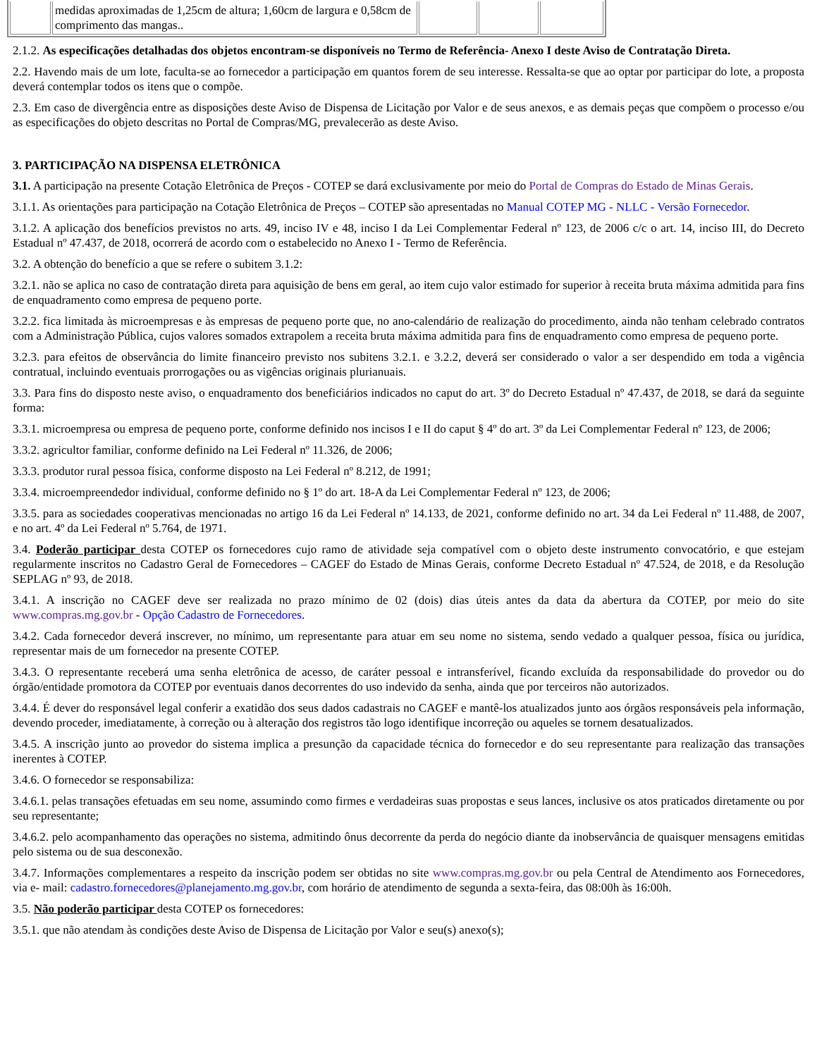| | medidas aproximadas de 1,25cm de altura; 1,60cm de largura e 0,58cm de comprimento das mangas.. | | | |
2.1.2. As especificações detalhadas dos objetos encontram-se disponíveis no Termo de Referência- Anexo I deste Aviso de Contratação Direta.
2.2. Havendo mais de um lote, faculta-se ao fornecedor a participação em quantos forem de seu interesse. Ressalta-se que ao optar por participar do lote, a proposta deverá contemplar todos os itens que o compõe.
2.3. Em caso de divergência entre as disposições deste Aviso de Dispensa de Licitação por Valor e de seus anexos, e as demais peças que compõem o processo e/ou as especificações do objeto descritas no Portal de Compras/MG, prevalecerão as deste Aviso.
3. PARTICIPAÇÃO NA DISPENSA ELETRÔNICA
3.1. A participação na presente Cotação Eletrônica de Preços - COTEP se dará exclusivamente por meio do Portal de Compras do Estado de Minas Gerais.
3.1.1. As orientações para participação na Cotação Eletrônica de Preços – COTEP são apresentadas no Manual COTEP MG - NLLC - Versão Fornecedor.
3.1.2. A aplicação dos benefícios previstos no arts. 49, inciso IV e 48, inciso I da Lei Complementar Federal nº 123, de 2006 c/c o art. 14, inciso III, do Decreto Estadual nº 47.437, de 2018, ocorrerá de acordo com o estabelecido no Anexo I - Termo de Referência.
3.2. A obtenção do benefício a que se refere o subitem 3.1.2:
3.2.1. não se aplica no caso de contratação direta para aquisição de bens em geral, ao item cujo valor estimado for superior à receita bruta máxima admitida para fins de enquadramento como empresa de pequeno porte.
3.2.2. fica limitada às microempresas e às empresas de pequeno porte que, no ano-calendário de realização do procedimento, ainda não tenham celebrado contratos com a Administração Pública, cujos valores somados extrapolem a receita bruta máxima admitida para fins de enquadramento como empresa de pequeno porte.
3.2.3. para efeitos de observância do limite financeiro previsto nos subitens 3.2.1. e 3.2.2, deverá ser considerado o valor a ser despendido em toda a vigência contratual, incluindo eventuais prorrogações ou as vigências originais plurianuais.
3.3. Para fins do disposto neste aviso, o enquadramento dos beneficiários indicados no caput do art. 3º do Decreto Estadual nº 47.437, de 2018, se dará da seguinte forma:
3.3.1. microempresa ou empresa de pequeno porte, conforme definido nos incisos I e II do caput § 4º do art. 3º da Lei Complementar Federal nº 123, de 2006;
3.3.2. agricultor familiar, conforme definido na Lei Federal nº 11.326, de 2006;
3.3.3. produtor rural pessoa física, conforme disposto na Lei Federal nº 8.212, de 1991;
3.3.4. microempreendedor individual, conforme definido no § 1º do art. 18-A da Lei Complementar Federal nº 123, de 2006;
3.3.5. para as sociedades cooperativas mencionadas no artigo 16 da Lei Federal nº 14.133, de 2021, conforme definido no art. 34 da Lei Federal nº 11.488, de 2007, e no art. 4º da Lei Federal nº 5.764, de 1971.
3.4. Poderão participar desta COTEP os fornecedores cujo ramo de atividade seja compatível com o objeto deste instrumento convocatório, e que estejam regularmente inscritos no Cadastro Geral de Fornecedores – CAGEF do Estado de Minas Gerais, conforme Decreto Estadual nº 47.524, de 2018, e da Resolução SEPLAG nº 93, de 2018.
3.4.1. A inscrição no CAGEF deve ser realizada no prazo mínimo de 02 (dois) dias úteis antes da data da abertura da COTEP, por meio do site www.compras.mg.gov.br - Opção Cadastro de Fornecedores.
3.4.2. Cada fornecedor deverá inscrever, no mínimo, um representante para atuar em seu nome no sistema, sendo vedado a qualquer pessoa, física ou jurídica, representar mais de um fornecedor na presente COTEP.
3.4.3. O representante receberá uma senha eletrônica de acesso, de caráter pessoal e intransferível, ficando excluída da responsabilidade do provedor ou do órgão/entidade promotora da COTEP por eventuais danos decorrentes do uso indevido da senha, ainda que por terceiros não autorizados.
3.4.4. É dever do responsável legal conferir a exatidão dos seus dados cadastrais no CAGEF e mantê-los atualizados junto aos órgãos responsáveis pela informação, devendo proceder, imediatamente, à correção ou à alteração dos registros tão logo identifique incorreção ou aqueles se tornem desatualizados.
3.4.5. A inscrição junto ao provedor do sistema implica a presunção da capacidade técnica do fornecedor e do seu representante para realização das transações inerentes à COTEP.
3.4.6. O fornecedor se responsabiliza:
3.4.6.1. pelas transações efetuadas em seu nome, assumindo como firmes e verdadeiras suas propostas e seus lances, inclusive os atos praticados diretamente ou por seu representante;
3.4.6.2. pelo acompanhamento das operações no sistema, admitindo ônus decorrente da perda do negócio diante da inobservância de quaisquer mensagens emitidas pelo sistema ou de sua desconexão.
3.4.7. Informações complementares a respeito da inscrição podem ser obtidas no site www.compras.mg.gov.br ou pela Central de Atendimento aos Fornecedores, via e- mail: cadastro.fornecedores@planejamento.mg.gov.br, com horário de atendimento de segunda a sexta-feira, das 08:00h às 16:00h.
3.5. Não poderão participar desta COTEP os fornecedores:
3.5.1. que não atendam às condições deste Aviso de Dispensa de Licitação por Valor e seu(s) anexo(s);